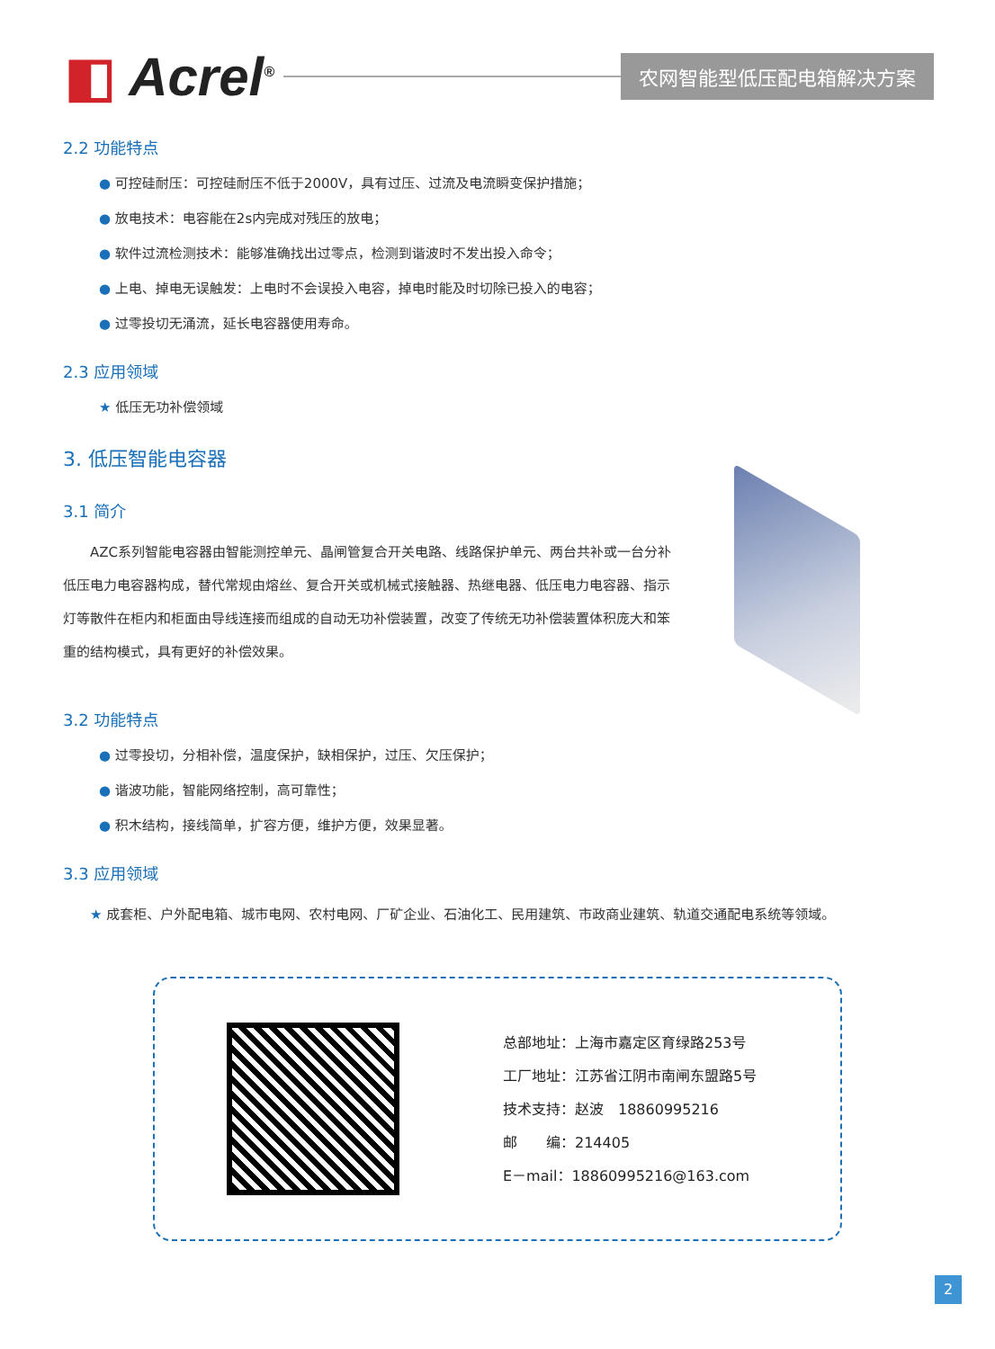◧ Acrel<sup>®</sup>
农网智能型低压配电箱解决方案
2.2 功能特点
● 可控硅耐压：可控硅耐压不低于2000V，具有过压、过流及电流瞬变保护措施；
● 放电技术：电容能在2s内完成对残压的放电；
● 软件过流检测技术：能够准确找出过零点，检测到谐波时不发出投入命令；
● 上电、掉电无误触发：上电时不会误投入电容，掉电时能及时切除已投入的电容；
● 过零投切无涌流，延长电容器使用寿命。
2.3 应用领域
★ 低压无功补偿领域
3. 低压智能电容器
3.1 简介
　　AZC系列智能电容器由智能测控单元、晶闸管复合开关电路、线路保护单元、两台共补或一台分补低压电力电容器构成，替代常规由熔丝、复合开关或机械式接触器、热继电器、低压电力电容器、指示灯等散件在柜内和柜面由导线连接而组成的自动无功补偿装置，改变了传统无功补偿装置体积庞大和笨重的结构模式，具有更好的补偿效果。
3.2 功能特点
● 过零投切，分相补偿，温度保护，缺相保护，过压、欠压保护；
● 谐波功能，智能网络控制，高可靠性；
● 积木结构，接线简单，扩容方便，维护方便，效果显著。
3.3 应用领域
　　★ 成套柜、户外配电箱、城市电网、农村电网、厂矿企业、石油化工、民用建筑、市政商业建筑、轨道交通配电系统等领域。
总部地址：上海市嘉定区育绿路253号
工厂地址：江苏省江阴市南闸东盟路5号
技术支持：赵波　18860995216
邮　　编：214405
E－mail：18860995216@163.com
2